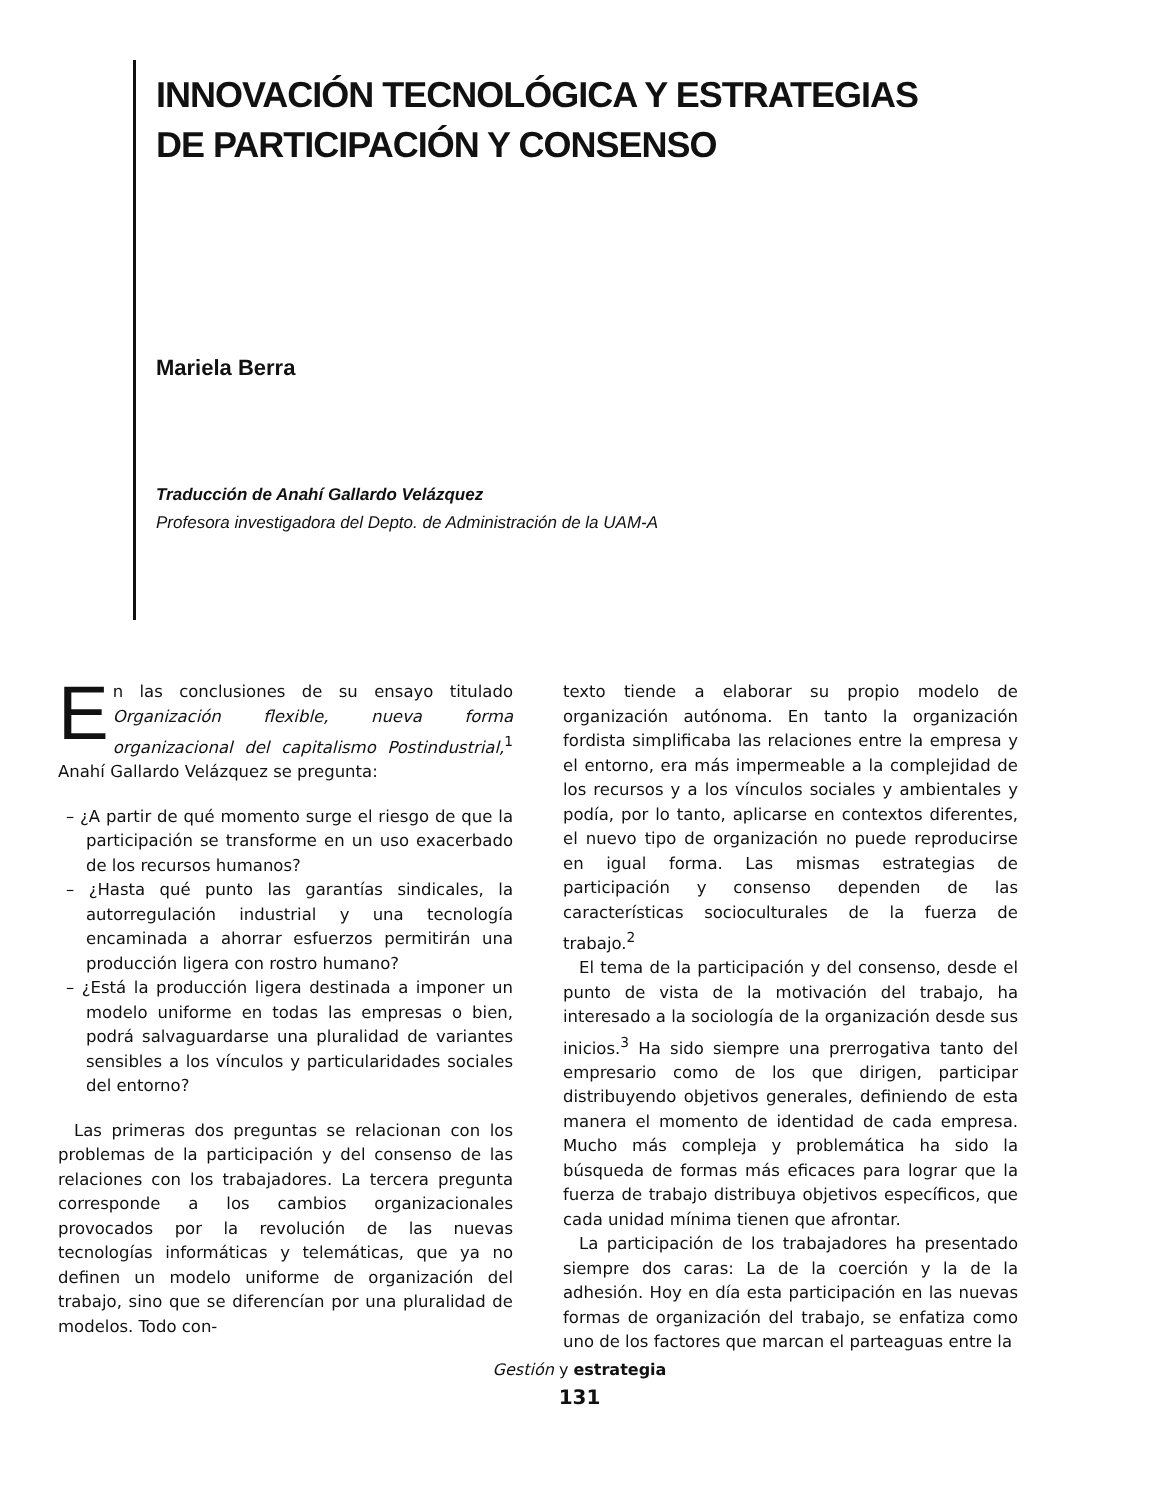INNOVACIÓN TECNOLÓGICA Y ESTRATEGIAS
DE PARTICIPACIÓN Y CONSENSO
Mariela Berra
Traducción de Anahí Gallardo Velázquez
Profesora investigadora del Depto. de Administración de la UAM-A
En las conclusiones de su ensayo titulado Organización flexible, nueva forma organizacional del capitalismo Postindustrial,<sup>1</sup> Anahí Gallardo Velázquez se pregunta:
– ¿A partir de qué momento surge el riesgo de que la participación se transforme en un uso exacerbado de los recursos humanos?
– ¿Hasta qué punto las garantías sindicales, la autorregulación industrial y una tecnología encaminada a ahorrar esfuerzos permitirán una producción ligera con rostro humano?
– ¿Está la producción ligera destinada a imponer un modelo uniforme en todas las empresas o bien, podrá salvaguardarse una pluralidad de variantes sensibles a los vínculos y particularidades sociales del entorno?
Las primeras dos preguntas se relacionan con los problemas de la participación y del consenso de las relaciones con los trabajadores. La tercera pregunta corresponde a los cambios organizacionales provocados por la revolución de las nuevas tecnologías informáticas y telemáticas, que ya no definen un modelo uniforme de organización del trabajo, sino que se diferencían por una pluralidad de modelos. Todo con-
texto tiende a elaborar su propio modelo de organización autónoma. En tanto la organización fordista simplificaba las relaciones entre la empresa y el entorno, era más impermeable a la complejidad de los recursos y a los vínculos sociales y ambientales y podía, por lo tanto, aplicarse en contextos diferentes, el nuevo tipo de organización no puede reproducirse en igual forma. Las mismas estrategias de participación y consenso dependen de las características socioculturales de la fuerza de trabajo.<sup>2</sup>
El tema de la participación y del consenso, desde el punto de vista de la motivación del trabajo, ha interesado a la sociología de la organización desde sus inicios.<sup>3</sup> Ha sido siempre una prerrogativa tanto del empresario como de los que dirigen, participar distribuyendo objetivos generales, definiendo de esta manera el momento de identidad de cada empresa. Mucho más compleja y problemática ha sido la búsqueda de formas más eficaces para lograr que la fuerza de trabajo distribuya objetivos específicos, que cada unidad mínima tienen que afrontar.
La participación de los trabajadores ha presentado siempre dos caras: La de la coerción y la de la adhesión. Hoy en día esta participación en las nuevas formas de organización del trabajo, se enfatiza como uno de los factores que marcan el parteaguas entre la
Gestión y estrategia
131